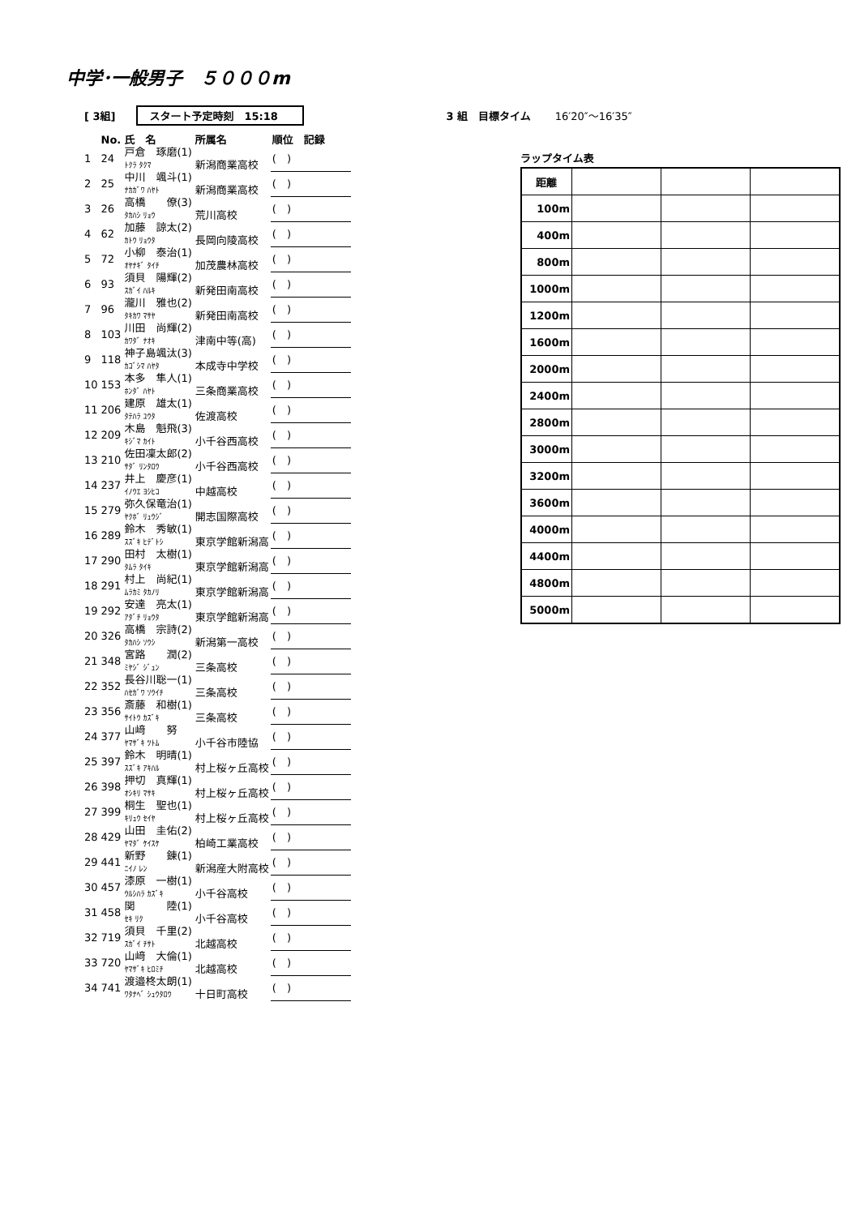中学･一般男子　５０００m
[ 3組] スタート予定時刻　15:18 3 組　目標タイム 16′20″～16′35″
| | No. | 氏 名 | 所属名 | 順位 記録 |
| --- | --- | --- | --- | --- |
| 1 | 24 | 戸倉 琢磨(1) ﾄｸﾗ ﾀｸﾏ | 新潟商業高校 | ( ) |
| 2 | 25 | 中川 颯斗(1) ﾅｶｶﾞﾜ ﾊﾔﾄ | 新潟商業高校 | ( ) |
| 3 | 26 | 高橋 僚(3) ﾀｶﾊｼ ﾘｮｳ | 荒川高校 | ( ) |
| 4 | 62 | 加藤 諒太(2) ｶﾄｳ ﾘｮｳﾀ | 長岡向陵高校 | ( ) |
| 5 | 72 | 小柳 泰治(1) ｵﾔﾅｷﾞ ﾀｲﾁ | 加茂農林高校 | ( ) |
| 6 | 93 | 須貝 陽輝(2) ｽｶﾞｲ ﾊﾙｷ | 新発田南高校 | ( ) |
| 7 | 96 | 瀧川 雅也(2) ﾀｷｶﾜ ﾏｻﾔ | 新発田南高校 | ( ) |
| 8 | 103 | 川田 尚輝(2) ｶﾜﾀﾞ ﾅｵｷ | 津南中等(高) | ( ) |
| 9 | 118 | 神子島颯汰(3) ｶｺﾞｼﾏ ﾊﾔﾀ | 本成寺中学校 | ( ) |
| 10 | 153 | 本多 隼人(1) ﾎﾝﾀﾞ ﾊﾔﾄ | 三条商業高校 | ( ) |
| 11 | 206 | 建原 雄太(1) ﾀﾃﾊﾗ ﾕｳﾀ | 佐渡高校 | ( ) |
| 12 | 209 | 木島 魁飛(3) ｷｼﾞﾏ ｶｲﾄ | 小千谷西高校 | ( ) |
| 13 | 210 | 佐田凜太郎(2) ｻﾀﾞ ﾘﾝﾀﾛｳ | 小千谷西高校 | ( ) |
| 14 | 237 | 井上 慶彦(1) ｲﾉｳｴ ﾖｼﾋｺ | 中越高校 | ( ) |
| 15 | 279 | 弥久保竜治(1) ﾔｸﾎﾞ ﾘｭｳｼﾞ | 開志国際高校 | ( ) |
| 16 | 289 | 鈴木 秀敏(1) ｽｽﾞｷ ﾋﾃﾞﾄｼ | 東京学館新潟高 | ( ) |
| 17 | 290 | 田村 太樹(1) ﾀﾑﾗ ﾀｲｷ | 東京学館新潟高 | ( ) |
| 18 | 291 | 村上 尚紀(1) ﾑﾗｶﾐ ﾀｶﾉﾘ | 東京学館新潟高 | ( ) |
| 19 | 292 | 安達 亮太(1) ｱﾀﾞﾁ ﾘｮｳﾀ | 東京学館新潟高 | ( ) |
| 20 | 326 | 高橋 宗詩(2) ﾀｶﾊｼ ｿｳｼ | 新潟第一高校 | ( ) |
| 21 | 348 | 宮路 潤(2) ﾐﾔｼﾞ ｼﾞｭﾝ | 三条高校 | ( ) |
| 22 | 352 | 長谷川聡一(1) ﾊｾｶﾞﾜ ｿｳｲﾁ | 三条高校 | ( ) |
| 23 | 356 | 斎藤 和樹(1) ｻｲﾄｳ ｶｽﾞｷ | 三条高校 | ( ) |
| 24 | 377 | 山﨑 努 ﾔﾏｻﾞｷ ﾂﾄﾑ | 小千谷市陸協 | ( ) |
| 25 | 397 | 鈴木 明晴(1) ｽｽﾞｷ ｱｷﾊﾙ | 村上桜ヶ丘高校 | ( ) |
| 26 | 398 | 押切 真輝(1) ｵｼｷﾘ ﾏｻｷ | 村上桜ヶ丘高校 | ( ) |
| 27 | 399 | 桐生 聖也(1) ｷﾘｭｳ ｾｲﾔ | 村上桜ヶ丘高校 | ( ) |
| 28 | 429 | 山田 圭佑(2) ﾔﾏﾀﾞ ｹｲｽｹ | 柏崎工業高校 | ( ) |
| 29 | 441 | 新野 錬(1) ﾆｲﾉ ﾚﾝ | 新潟産大附高校 | ( ) |
| 30 | 457 | 漆原 一樹(1) ｳﾙｼﾊﾗ ｶｽﾞｷ | 小千谷高校 | ( ) |
| 31 | 458 | 関 陸(1) ｾｷ ﾘｸ | 小千谷高校 | ( ) |
| 32 | 719 | 須貝 千里(2) ｽｶﾞｲ ﾁｻﾄ | 北越高校 | ( ) |
| 33 | 720 | 山﨑 大倫(1) ﾔﾏｻﾞｷ ﾋﾛﾐﾁ | 北越高校 | ( ) |
| 34 | 741 | 渡邉柊太朗(1) ﾜﾀﾅﾍﾞ ｼｭｳﾀﾛｳ | 十日町高校 | ( ) |
ラップタイム表
| 距離 | | | |
| 100m | | | |
| 400m | | | |
| 800m | | | |
| 1000m | | | |
| 1200m | | | |
| 1600m | | | |
| 2000m | | | |
| 2400m | | | |
| 2800m | | | |
| 3000m | | | |
| 3200m | | | |
| 3600m | | | |
| 4000m | | | |
| 4400m | | | |
| 4800m | | | |
| 5000m | | | |